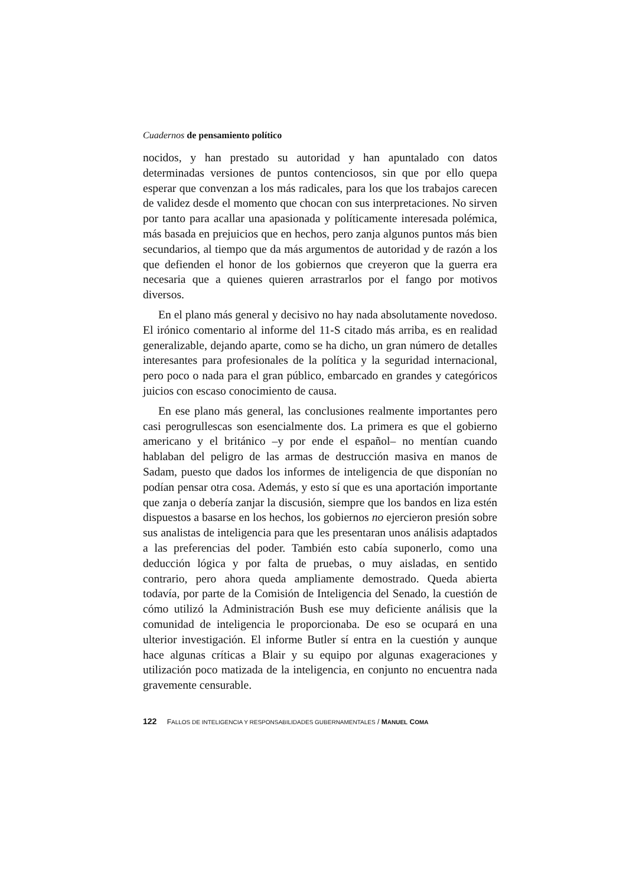Cuadernos de pensamiento político
nocidos, y han prestado su autoridad y han apuntalado con datos determinadas versiones de puntos contenciosos, sin que por ello quepa esperar que convenzan a los más radicales, para los que los trabajos carecen de validez desde el momento que chocan con sus interpretaciones. No sirven por tanto para acallar una apasionada y políticamente interesada polémica, más basada en prejuicios que en hechos, pero zanja algunos puntos más bien secundarios, al tiempo que da más argumentos de autoridad y de razón a los que defienden el honor de los gobiernos que creyeron que la guerra era necesaria que a quienes quieren arrastrarlos por el fango por motivos diversos.
En el plano más general y decisivo no hay nada absolutamente novedoso. El irónico comentario al informe del 11-S citado más arriba, es en realidad generalizable, dejando aparte, como se ha dicho, un gran número de detalles interesantes para profesionales de la política y la seguridad internacional, pero poco o nada para el gran público, embarcado en grandes y categóricos juicios con escaso conocimiento de causa.
En ese plano más general, las conclusiones realmente importantes pero casi perogrullescas son esencialmente dos. La primera es que el gobierno americano y el británico –y por ende el español– no mentían cuando hablaban del peligro de las armas de destrucción masiva en manos de Sadam, puesto que dados los informes de inteligencia de que disponían no podían pensar otra cosa. Además, y esto sí que es una aportación importante que zanja o debería zanjar la discusión, siempre que los bandos en liza estén dispuestos a basarse en los hechos, los gobiernos no ejercieron presión sobre sus analistas de inteligencia para que les presentaran unos análisis adaptados a las preferencias del poder. También esto cabía suponerlo, como una deducción lógica y por falta de pruebas, o muy aisladas, en sentido contrario, pero ahora queda ampliamente demostrado. Queda abierta todavía, por parte de la Comisión de Inteligencia del Senado, la cuestión de cómo utilizó la Administración Bush ese muy deficiente análisis que la comunidad de inteligencia le proporcionaba. De eso se ocupará en una ulterior investigación. El informe Butler sí entra en la cuestión y aunque hace algunas críticas a Blair y su equipo por algunas exageraciones y utilización poco matizada de la inteligencia, en conjunto no encuentra nada gravemente censurable.
122 FALLOS DE INTELIGENCIA Y RESPONSABILIDADES GUBERNAMENTALES / MANUEL COMA